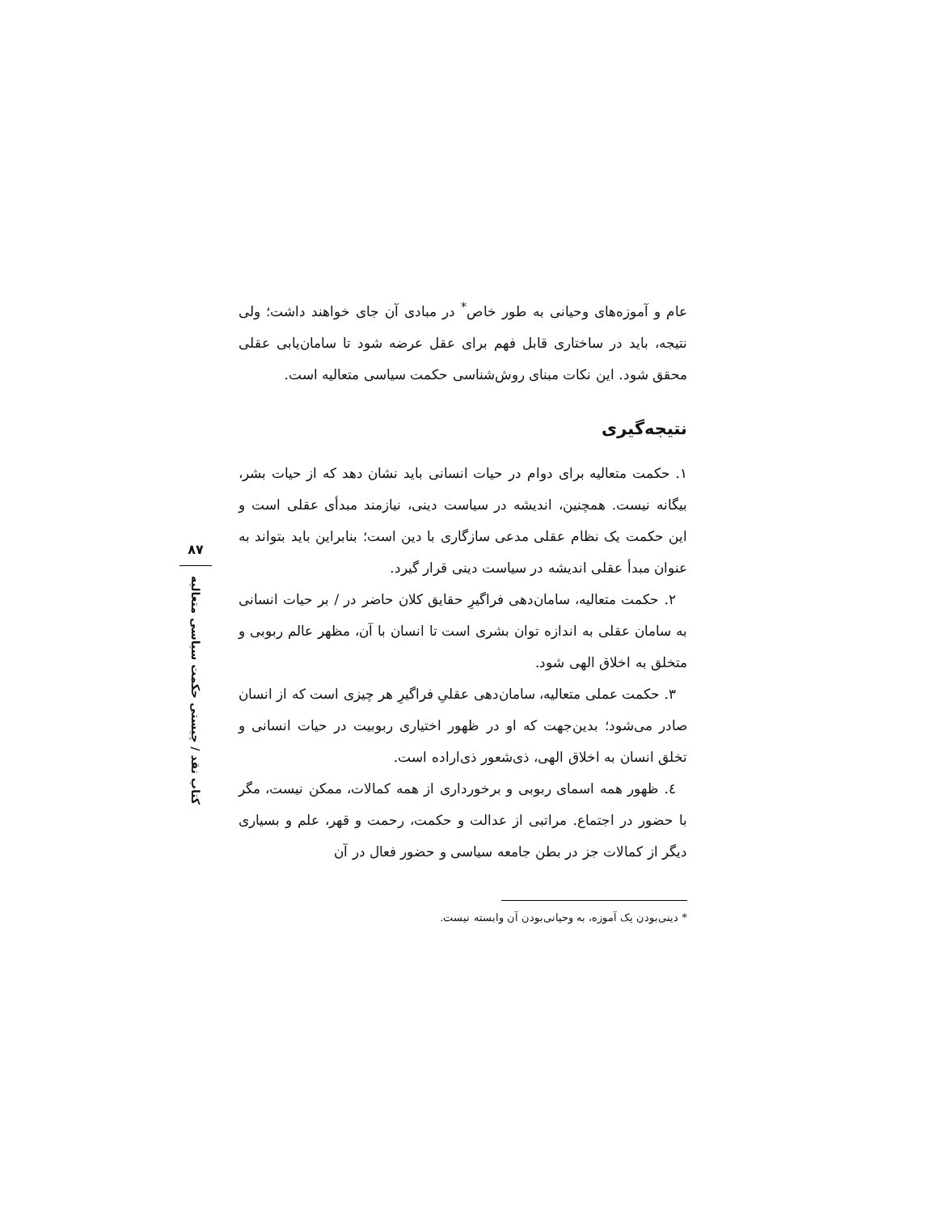عام و آموزه‌های وحیانی به طور خاص<sup>*</sup> در مبادی آن جای خواهند داشت؛ ولی نتیجه، باید در ساختاری قابل فهم برای عقل عرضه شود تا سامان‌یابی عقلی محقق شود. این نکات مبنای روش‌شناسی حکمت سیاسی متعالیه است.
نتیجه‌گیری
۱. حکمت متعالیه برای دوام در حیات انسانی باید نشان دهد که از حیات بشر، بیگانه نیست. همچنین، اندیشه در سیاست دینی، نیازمند مبدأی عقلی است و این حکمت یک نظام عقلی مدعی سازگاری با دین است؛ بنابراین باید بتواند به عنوان مبدأ عقلی اندیشه در سیاست دینی قرار گیرد.
۲. حکمت متعالیه، سامان‌دهی فراگیرِ حقایق کلان حاضر در / بر حیات انسانی به سامان عقلی به اندازه توان بشری است تا انسان با آن، مظهر عالم ربوبی و متخلق به اخلاق الهی شود.
۳. حکمت عملی متعالیه، سامان‌دهی عقلیِ فراگیرِ هر چیزی است که از انسان صادر می‌شود؛ بدین‌جهت که او در ظهور اختیاری ربوبیت در حیات انسانی و تخلق انسان به اخلاق الهی، ذی‌شعور ذی‌اراده است.
٤. ظهور همه اسمای ربوبی و برخورداری از همه کمالات، ممکن نیست، مگر با حضور در اجتماع. مراتبی از عدالت و حکمت، رحمت و قهر، علم و بسیاری دیگر از کمالات جز در بطن جامعه سیاسی و حضور فعال در آن
* دینی‌بودن یک آموزه، به وحیانی‌بودن آن وابسته نیست.
۸۷
کتاب نقد / چیستی حکمت سیاسی متعالیه